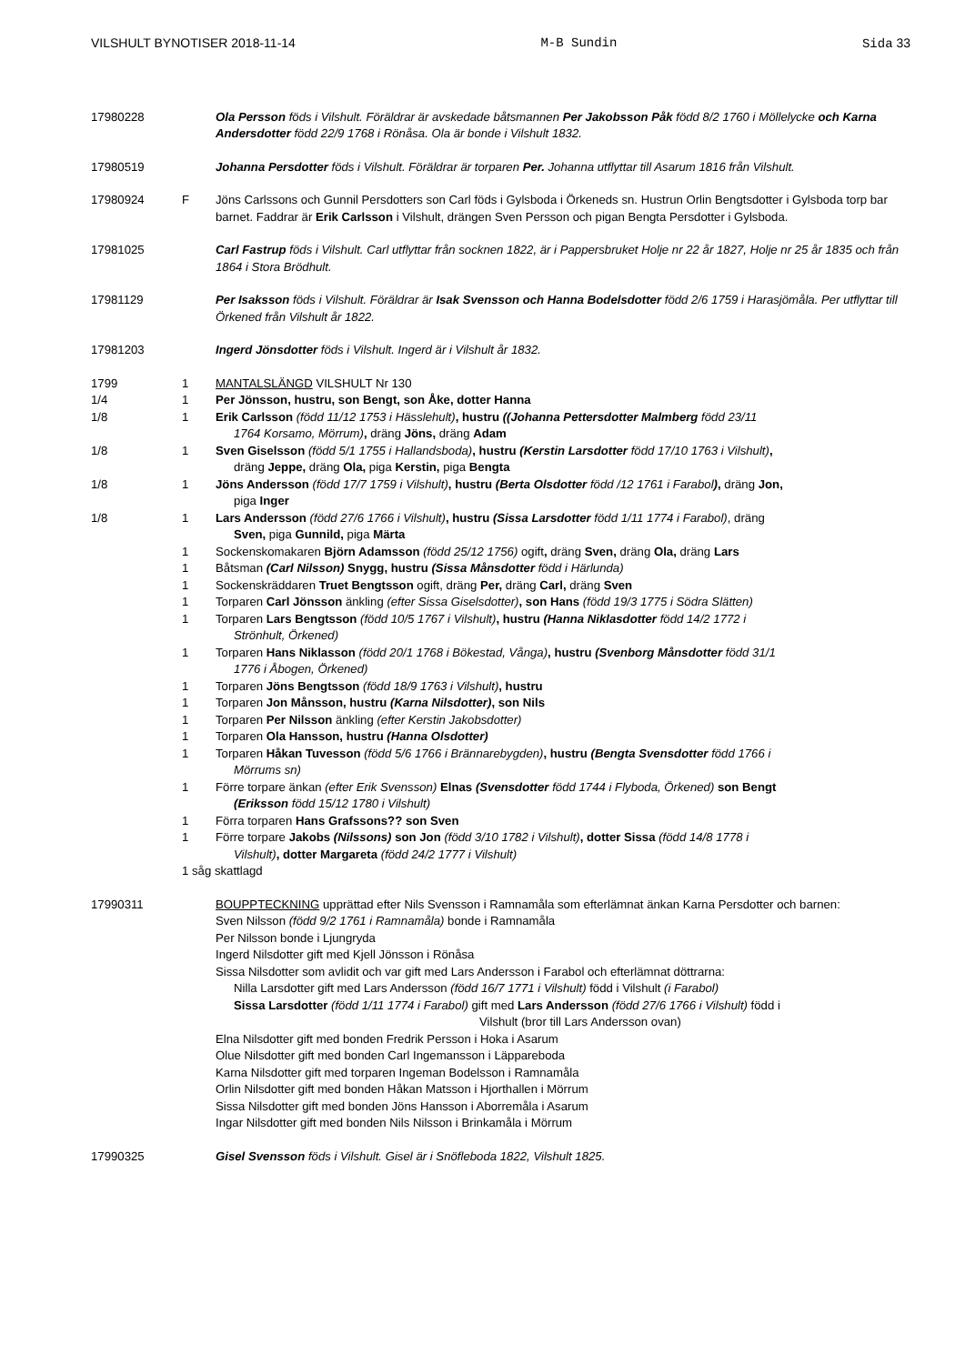VILSHULT BYNOTISER 2018-11-14 M-B Sundin Sida 33
17980228 Ola Persson föds i Vilshult. Föräldrar är avskedade båtsmannen Per Jakobsson Påk född 8/2 1760 i Möllelycke och Karna Andersdotter född 22/9 1768 i Rönåsa. Ola är bonde i Vilshult 1832.
17980519 Johanna Persdotter föds i Vilshult. Föräldrar är torparen Per. Johanna utflyttar till Asarum 1816 från Vilshult.
17980924 F Jöns Carlssons och Gunnil Persdotters son Carl föds i Gylsboda i Örkeneds sn. Hustrun Orlin Bengtsdotter i Gylsboda torp bar barnet. Faddrar är Erik Carlsson i Vilshult, drängen Sven Persson och pigan Bengta Persdotter i Gylsboda.
17981025 Carl Fastrup föds i Vilshult. Carl utflyttar från socknen 1822, är i Pappersbruket Holje nr 22 år 1827, Holje nr 25 år 1835 och från 1864 i Stora Brödhult.
17981129 Per Isaksson föds i Vilshult. Föräldrar är Isak Svensson och Hanna Bodelsdotter född 2/6 1759 i Harasjömåla. Per utflyttar till Örkened från Vilshult år 1822.
17981203 Ingerd Jönsdotter föds i Vilshult. Ingerd är i Vilshult år 1832.
1799 1 MANTALSLÄNGD VILSHULT Nr 130
1/4 1 Per Jönsson, hustru, son Bengt, son Åke, dotter Hanna
1/8 1 Erik Carlsson (född 11/12 1753 i Hässlehult), hustru ((Johanna Pettersdotter Malmberg född 23/11
1764 Korsamo, Mörrum), dräng Jöns, dräng Adam
1/8 1 Sven Giselsson (född 5/1 1755 i Hallandsboda), hustru (Kerstin Larsdotter född 17/10 1763 i Vilshult),
dräng Jeppe, dräng Ola, piga Kerstin, piga Bengta
1/8 1 Jöns Andersson (född 17/7 1759 i Vilshult), hustru (Berta Olsdotter född /12 1761 i Farabol), dräng Jon,
piga Inger
1/8 1 Lars Andersson (född 27/6 1766 i Vilshult), hustru (Sissa Larsdotter född 1/11 1774 i Farabol), dräng
Sven, piga Gunnild, piga Märta
1 Sockenskomakaren Björn Adamsson (född 25/12 1756) ogift, dräng Sven, dräng Ola, dräng Lars
1 Båtsman (Carl Nilsson) Snygg, hustru (Sissa Månsdotter född i Härlunda)
1 Sockenskräddaren Truet Bengtsson ogift, dräng Per, dräng Carl, dräng Sven
1 Torparen Carl Jönsson änkling (efter Sissa Giselsdotter), son Hans (född 19/3 1775 i Södra Slätten)
1 Torparen Lars Bengtsson (född 10/5 1767 i Vilshult), hustru (Hanna Niklasdotter född 14/2 1772 i
Strönhult, Örkened)
1 Torparen Hans Niklasson (född 20/1 1768 i Bökestad, Vånga), hustru (Svenborg Månsdotter född 31/1
1776 i Åbogen, Örkened)
1 Torparen Jöns Bengtsson (född 18/9 1763 i Vilshult), hustru
1 Torparen Jon Månsson, hustru (Karna Nilsdotter), son Nils
1 Torparen Per Nilsson änkling (efter Kerstin Jakobsdotter)
1 Torparen Ola Hansson, hustru (Hanna Olsdotter)
1 Torparen Håkan Tuvesson (född 5/6 1766 i Brännarebygden), hustru (Bengta Svensdotter född 1766 i
Mörrums sn)
1 Förre torpare änkan (efter Erik Svensson) Elnas (Svensdotter född 1744 i Flyboda, Örkened) son Bengt
(Eriksson född 15/12 1780 i Vilshult)
1 Förra torparen Hans Grafssons?? son Sven
1 Förre torpare Jakobs (Nilssons) son Jon (född 3/10 1782 i Vilshult), dotter Sissa (född 14/8 1778 i
Vilshult), dotter Margareta (född 24/2 1777 i Vilshult)
1 såg skattlagd
17990311 BOUPPTECKNING upprättad efter Nils Svensson i Ramnamåla som efterlämnat änkan Karna Persdotter och barnen:
Sven Nilsson (född 9/2 1761 i Ramnamåla) bonde i Ramnamåla
Per Nilsson bonde i Ljungryda
Ingerd Nilsdotter gift med Kjell Jönsson i Rönåsa
Sissa Nilsdotter som avlidit och var gift med Lars Andersson i Farabol och efterlämnat döttrarna:
Nilla Larsdotter gift med Lars Andersson (född 16/7 1771 i Vilshult) född i Vilshult (i Farabol)
Sissa Larsdotter (född 1/11 1774 i Farabol) gift med Lars Andersson (född 27/6 1766 i Vilshult) född i
Vilshult (bror till Lars Andersson ovan)
Elna Nilsdotter gift med bonden Fredrik Persson i Hoka i Asarum
Olue Nilsdotter gift med bonden Carl Ingemansson i Läppareboda
Karna Nilsdotter gift med torparen Ingeman Bodelsson i Ramnamåla
Orlin Nilsdotter gift med bonden Håkan Matsson i Hjorthallen i Mörrum
Sissa Nilsdotter gift med bonden Jöns Hansson i Aborremåla i Asarum
Ingar Nilsdotter gift med bonden Nils Nilsson i Brinkamåla i Mörrum
17990325 Gisel Svensson föds i Vilshult. Gisel är i Snöfleboda 1822, Vilshult 1825.